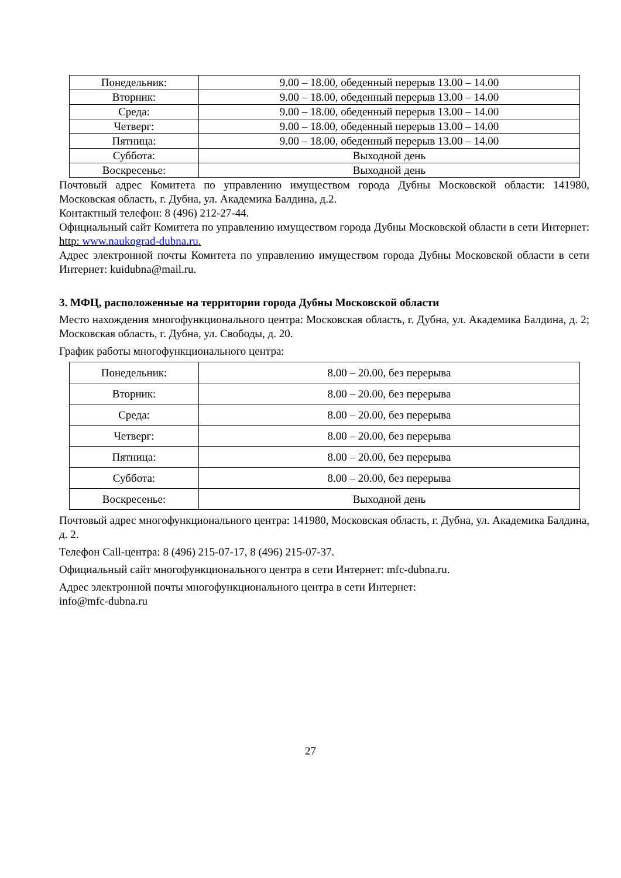| Понедельник: | 9.00 – 18.00, обеденный перерыв 13.00 – 14.00 |
| Вторник: | 9.00 – 18.00, обеденный перерыв 13.00 – 14.00 |
| Среда: | 9.00 – 18.00, обеденный перерыв 13.00 – 14.00 |
| Четверг: | 9.00 – 18.00, обеденный перерыв 13.00 – 14.00 |
| Пятница: | 9.00 – 18.00, обеденный перерыв 13.00 – 14.00 |
| Суббота: | Выходной день |
| Воскресенье: | Выходной день |
Почтовый адрес Комитета по управлению имуществом города Дубны Московской области: 141980, Московская область, г. Дубна, ул. Академика Балдина, д.2.
Контактный телефон: 8 (496) 212-27-44.
Официальный сайт Комитета по управлению имуществом города Дубны Московской области в сети Интернет: http: www.naukograd-dubna.ru.
Адрес электронной почты Комитета по управлению имуществом города Дубны Московской области в сети Интернет: kuidubna@mail.ru.
3. МФЦ, расположенные на территории города Дубны Московской области
Место нахождения многофункционального центра: Московская область, г. Дубна, ул. Академика Балдина, д. 2; Московская область, г. Дубна, ул. Свободы, д. 20.
График работы многофункционального центра:
| Понедельник: | 8.00 – 20.00, без перерыва |
| Вторник: | 8.00 – 20.00, без перерыва |
| Среда: | 8.00 – 20.00, без перерыва |
| Четверг: | 8.00 – 20.00, без перерыва |
| Пятница: | 8.00 – 20.00, без перерыва |
| Суббота: | 8.00 – 20.00, без перерыва |
| Воскресенье: | Выходной день |
Почтовый адрес многофункционального центра: 141980, Московская область, г. Дубна, ул. Академика Балдина, д. 2.
Телефон Call-центра: 8 (496) 215-07-17, 8 (496) 215-07-37.
Официальный сайт многофункционального центра в сети Интернет: mfc-dubna.ru.
Адрес электронной почты многофункционального центра в сети Интернет:
info@mfc-dubna.ru
27